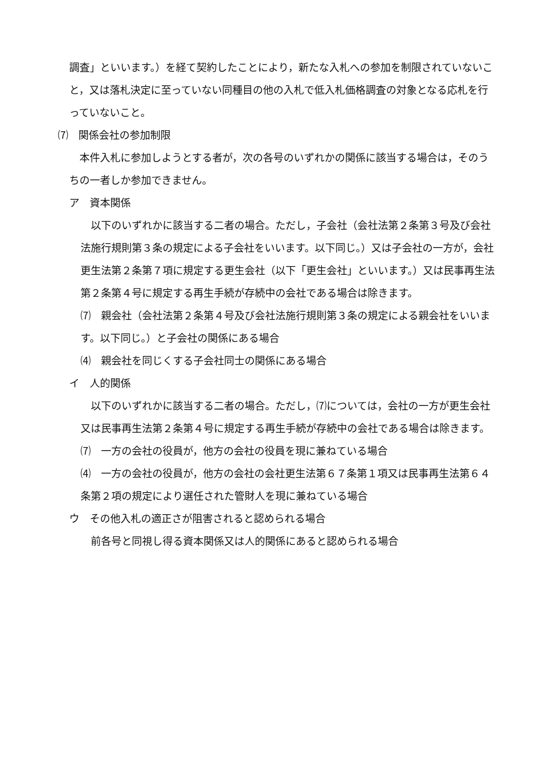調査」といいます。）を経て契約したことにより，新たな入札への参加を制限されていないこと，又は落札決定に至っていない同種目の他の入札で低入札価格調査の対象となる応札を行っていないこと。
⑺　関係会社の参加制限
　本件入札に参加しようとする者が，次の各号のいずれかの関係に該当する場合は，そのうちの一者しか参加できません。
ア　資本関係
　以下のいずれかに該当する二者の場合。ただし，子会社（会社法第２条第３号及び会社法施行規則第３条の規定による子会社をいいます。以下同じ。）又は子会社の一方が，会社更生法第２条第７項に規定する更生会社（以下「更生会社」といいます。）又は民事再生法第２条第４号に規定する再生手続が存続中の会社である場合は除きます。
⑺　親会社（会社法第２条第４号及び会社法施行規則第３条の規定による親会社をいいます。以下同じ。）と子会社の関係にある場合
⑷　親会社を同じくする子会社同士の関係にある場合
イ　人的関係
　以下のいずれかに該当する二者の場合。ただし，⑺については，会社の一方が更生会社又は民事再生法第２条第４号に規定する再生手続が存続中の会社である場合は除きます。
⑺　一方の会社の役員が，他方の会社の役員を現に兼ねている場合
⑷　一方の会社の役員が，他方の会社の会社更生法第６７条第１項又は民事再生法第６４条第２項の規定により選任された管財人を現に兼ねている場合
ウ　その他入札の適正さが阻害されると認められる場合
　前各号と同視し得る資本関係又は人的関係にあると認められる場合